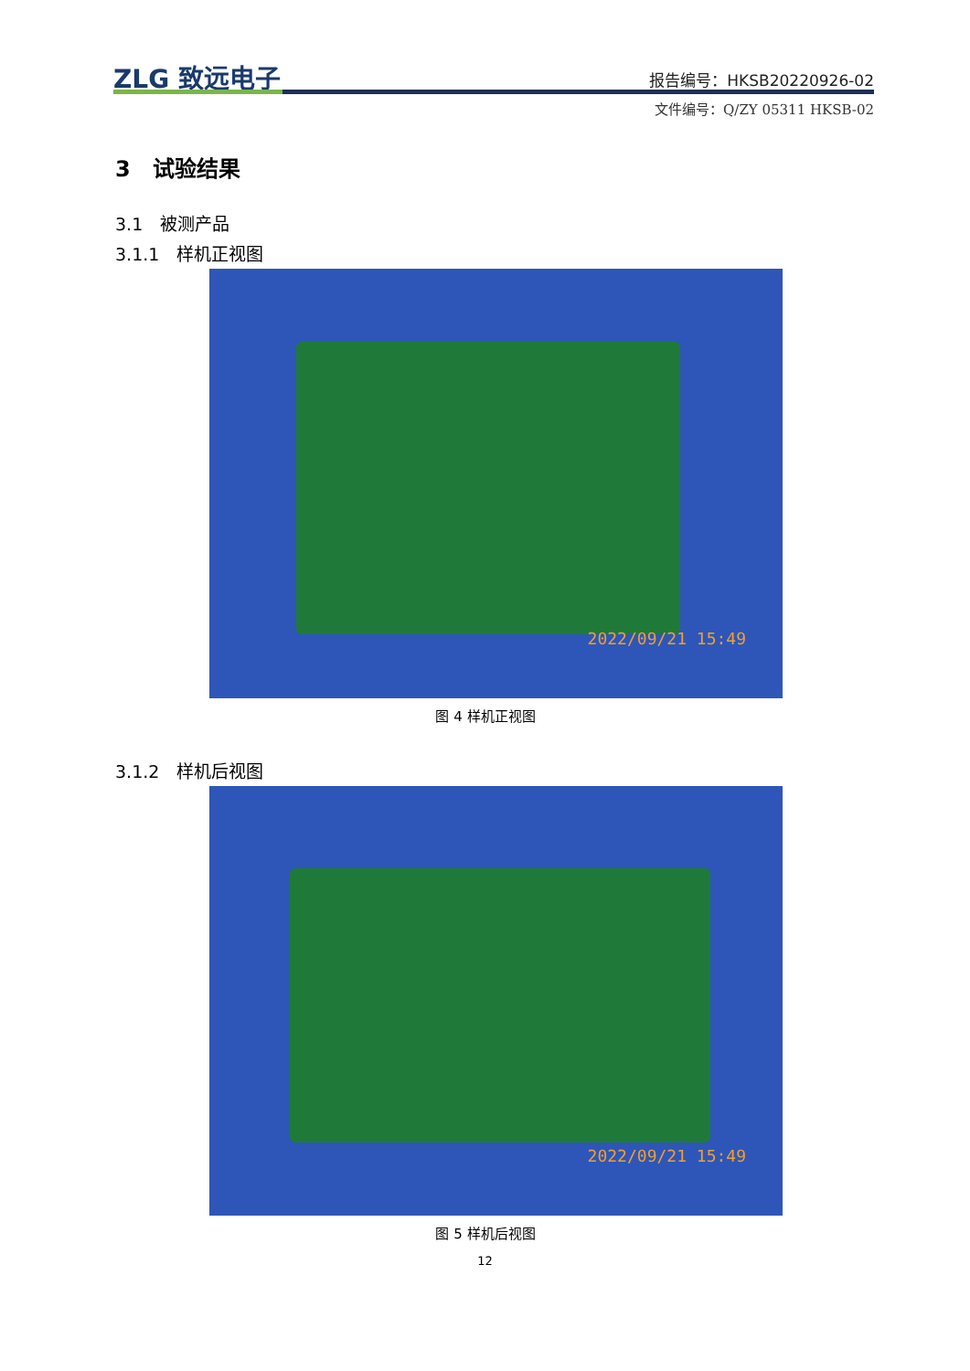ZLG 致远电子 报告编号：HKSB20220926-02
文件编号：Q/ZY 05311 HKSB-02
3　试验结果
3.1　被测产品
3.1.1　样机正视图
2022/09/21 15:49
图 4 样机正视图
3.1.2　样机后视图
2022/09/21 15:49
图 5 样机后视图
12